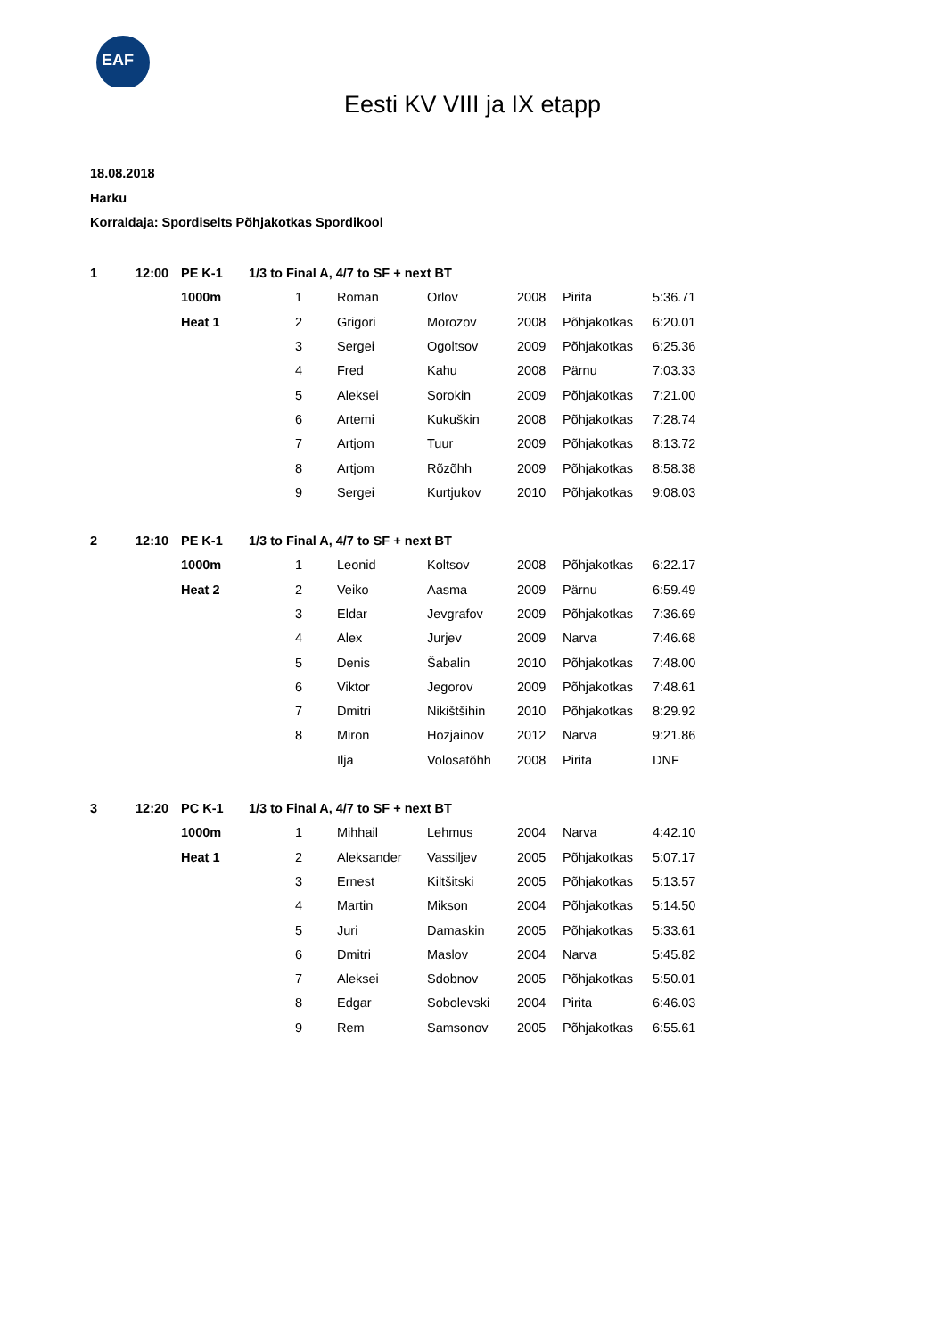EAF
Eesti KV VIII ja IX etapp
18.08.2018
Harku
Korraldaja: Spordiselts Põhjakotkas Spordikool
| 1 | 12:00 | PE K-1 | 1/3 to Final A, 4/7 to SF + next BT | | | | | | |
| | | 1000m | | 1 | Roman | Orlov | 2008 | Pirita | 5:36.71 |
| | | Heat 1 | | 2 | Grigori | Morozov | 2008 | Põhjakotkas | 6:20.01 |
| | | | | 3 | Sergei | Ogoltsov | 2009 | Põhjakotkas | 6:25.36 |
| | | | | 4 | Fred | Kahu | 2008 | Pärnu | 7:03.33 |
| | | | | 5 | Aleksei | Sorokin | 2009 | Põhjakotkas | 7:21.00 |
| | | | | 6 | Artemi | Kukuškin | 2008 | Põhjakotkas | 7:28.74 |
| | | | | 7 | Artjom | Tuur | 2009 | Põhjakotkas | 8:13.72 |
| | | | | 8 | Artjom | Rõzõhh | 2009 | Põhjakotkas | 8:58.38 |
| | | | | 9 | Sergei | Kurtjukov | 2010 | Põhjakotkas | 9:08.03 |
| 2 | 12:10 | PE K-1 | 1/3 to Final A, 4/7 to SF + next BT | | | | | | |
| | | 1000m | | 1 | Leonid | Koltsov | 2008 | Põhjakotkas | 6:22.17 |
| | | Heat 2 | | 2 | Veiko | Aasma | 2009 | Pärnu | 6:59.49 |
| | | | | 3 | Eldar | Jevgrafov | 2009 | Põhjakotkas | 7:36.69 |
| | | | | 4 | Alex | Jurjev | 2009 | Narva | 7:46.68 |
| | | | | 5 | Denis | Šabalin | 2010 | Põhjakotkas | 7:48.00 |
| | | | | 6 | Viktor | Jegorov | 2009 | Põhjakotkas | 7:48.61 |
| | | | | 7 | Dmitri | Nikištšihin | 2010 | Põhjakotkas | 8:29.92 |
| | | | | 8 | Miron | Hozjainov | 2012 | Narva | 9:21.86 |
| | | | | | Ilja | Volosatõhh | 2008 | Pirita | DNF |
| 3 | 12:20 | PC K-1 | 1/3 to Final A, 4/7 to SF + next BT | | | | | | |
| | | 1000m | | 1 | Mihhail | Lehmus | 2004 | Narva | 4:42.10 |
| | | Heat 1 | | 2 | Aleksander | Vassiljev | 2005 | Põhjakotkas | 5:07.17 |
| | | | | 3 | Ernest | Kiltšitski | 2005 | Põhjakotkas | 5:13.57 |
| | | | | 4 | Martin | Mikson | 2004 | Põhjakotkas | 5:14.50 |
| | | | | 5 | Juri | Damaskin | 2005 | Põhjakotkas | 5:33.61 |
| | | | | 6 | Dmitri | Maslov | 2004 | Narva | 5:45.82 |
| | | | | 7 | Aleksei | Sdobnov | 2005 | Põhjakotkas | 5:50.01 |
| | | | | 8 | Edgar | Sobolevski | 2004 | Pirita | 6:46.03 |
| | | | | 9 | Rem | Samsonov | 2005 | Põhjakotkas | 6:55.61 |